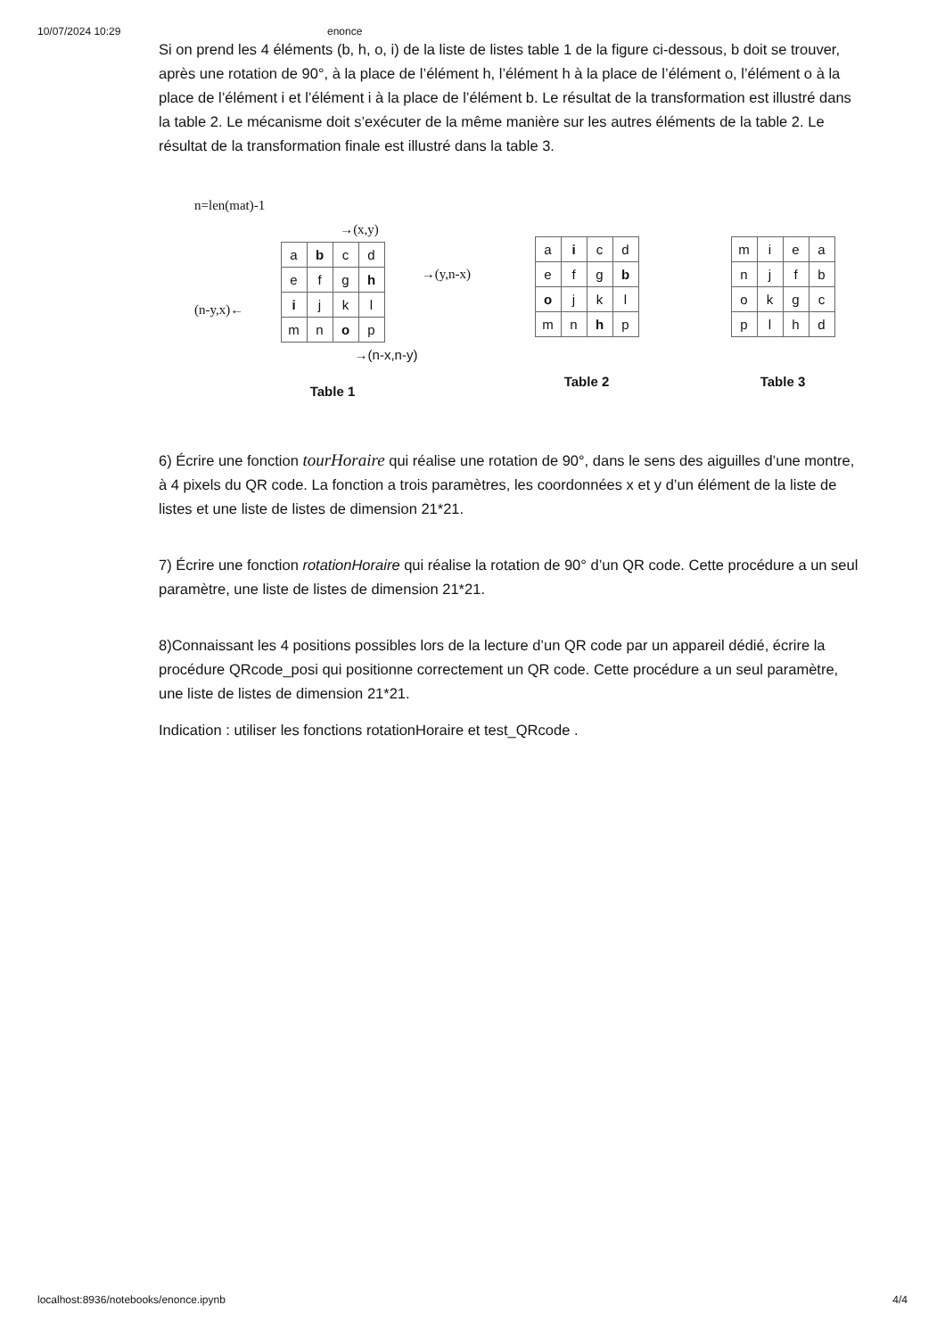10/07/2024 10:29 enonce
Si on prend les 4 éléments (b, h, o, i) de la liste de listes table 1 de la figure ci-dessous, b doit se trouver, après une rotation de 90°, à la place de l’élément h, l’élément h à la place de l’élément o, l’élément o à la place de l’élément i et l’élément i à la place de l’élément b. Le résultat de la transformation est illustré dans la table 2. Le mécanisme doit s’exécuter de la même manière sur les autres éléments de la table 2. Le résultat de la transformation finale est illustré dans la table 3.
n=len(mat)-1
→(x,y)
(n-y,x)←
| a | b | c | d |
| e | f | g | h |
| i | j | k | l |
| m | n | o | p |
→(y,n-x)
→(n-x,n-y)
Table 1
| a | i | c | d |
| e | f | g | b |
| o | j | k | l |
| m | n | h | p |
Table 2
| m | i | e | a |
| n | j | f | b |
| o | k | g | c |
| p | l | h | d |
Table 3
6) Écrire une fonction tourHoraire qui réalise une rotation de 90°, dans le sens des aiguilles d’une montre, à 4 pixels du QR code. La fonction a trois paramètres, les coordonnées x et y d’un élément de la liste de listes et une liste de listes de dimension 21*21.
7) Écrire une fonction rotationHoraire qui réalise la rotation de 90° d’un QR code. Cette procédure a un seul paramètre, une liste de listes de dimension 21*21.
8)Connaissant les 4 positions possibles lors de la lecture d’un QR code par un appareil dédié, écrire la procédure QRcode_posi qui positionne correctement un QR code. Cette procédure a un seul paramètre, une liste de listes de dimension 21*21.
Indication : utiliser les fonctions rotationHoraire et test_QRcode .
localhost:8936/notebooks/enonce.ipynb 4/4